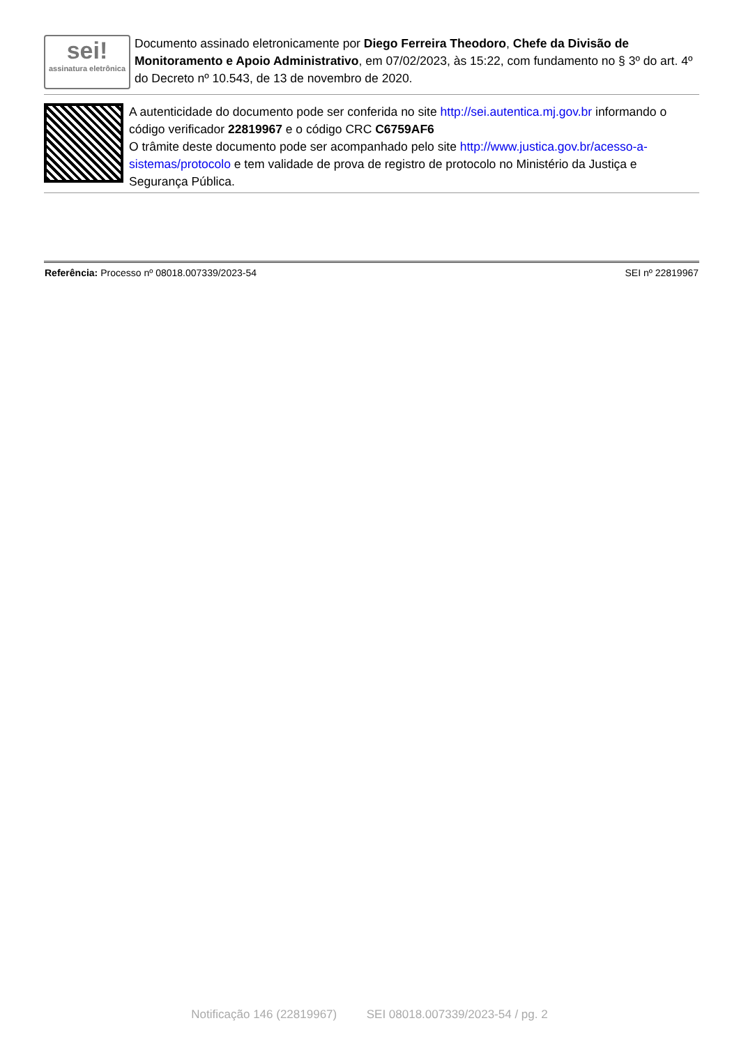sei!
assinatura eletrônica
Documento assinado eletronicamente por Diego Ferreira Theodoro, Chefe da Divisão de Monitoramento e Apoio Administrativo, em 07/02/2023, às 15:22, com fundamento no § 3º do art. 4º do Decreto nº 10.543, de 13 de novembro de 2020.
A autenticidade do documento pode ser conferida no site http://sei.autentica.mj.gov.br informando o código verificador 22819967 e o código CRC C6759AF6
O trâmite deste documento pode ser acompanhado pelo site http://www.justica.gov.br/acesso-a-sistemas/protocolo e tem validade de prova de registro de protocolo no Ministério da Justiça e Segurança Pública.
Referência: Processo nº 08018.007339/2023-54 SEI nº 22819967
Notificação 146 (22819967) SEI 08018.007339/2023-54 / pg. 2